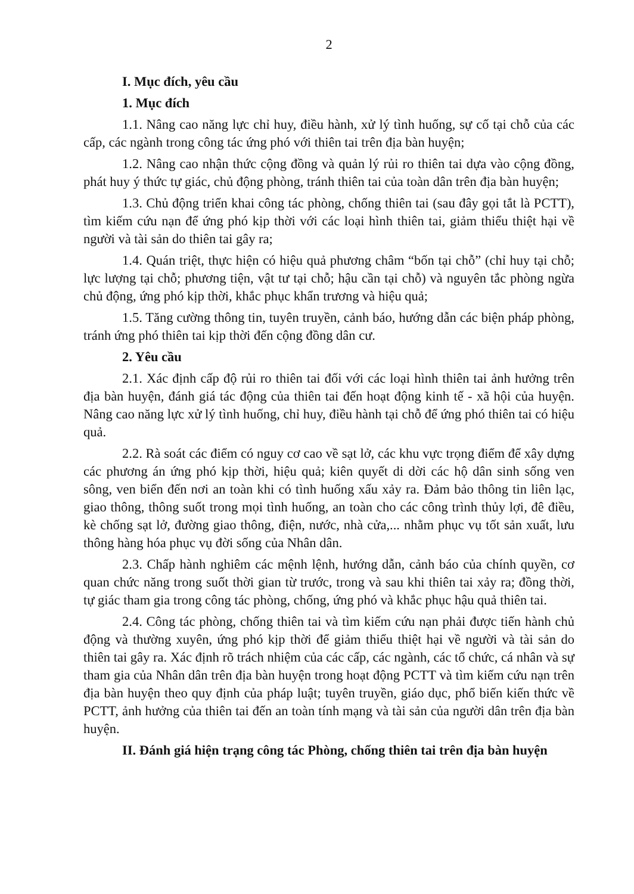2
I. Mục đích, yêu cầu
1. Mục đích
1.1. Nâng cao năng lực chỉ huy, điều hành, xử lý tình huống, sự cố tại chỗ của các cấp, các ngành trong công tác ứng phó với thiên tai trên địa bàn huyện;
1.2. Nâng cao nhận thức cộng đồng và quản lý rủi ro thiên tai dựa vào cộng đồng, phát huy ý thức tự giác, chủ động phòng, tránh thiên tai của toàn dân trên địa bàn huyện;
1.3. Chủ động triển khai công tác phòng, chống thiên tai (sau đây gọi tắt là PCTT), tìm kiếm cứu nạn để ứng phó kịp thời với các loại hình thiên tai, giảm thiểu thiệt hại về người và tài sản do thiên tai gây ra;
1.4. Quán triệt, thực hiện có hiệu quả phương châm “bốn tại chỗ” (chỉ huy tại chỗ; lực lượng tại chỗ; phương tiện, vật tư tại chỗ; hậu cần tại chỗ) và nguyên tắc phòng ngừa chủ động, ứng phó kịp thời, khắc phục khẩn trương và hiệu quả;
1.5. Tăng cường thông tin, tuyên truyền, cảnh báo, hướng dẫn các biện pháp phòng, tránh ứng phó thiên tai kịp thời đến cộng đồng dân cư.
2. Yêu cầu
2.1. Xác định cấp độ rủi ro thiên tai đối với các loại hình thiên tai ảnh hưởng trên địa bàn huyện, đánh giá tác động của thiên tai đến hoạt động kinh tế - xã hội của huyện. Nâng cao năng lực xử lý tình huống, chỉ huy, điều hành tại chỗ để ứng phó thiên tai có hiệu quả.
2.2. Rà soát các điểm có nguy cơ cao về sạt lở, các khu vực trọng điểm để xây dựng các phương án ứng phó kịp thời, hiệu quả; kiên quyết di dời các hộ dân sinh sống ven sông, ven biển đến nơi an toàn khi có tình huống xấu xảy ra. Đảm bảo thông tin liên lạc, giao thông, thông suốt trong mọi tình huống, an toàn cho các công trình thủy lợi, đê điều, kè chống sạt lở, đường giao thông, điện, nước, nhà cửa,... nhằm phục vụ tốt sản xuất, lưu thông hàng hóa phục vụ đời sống của Nhân dân.
2.3. Chấp hành nghiêm các mệnh lệnh, hướng dẫn, cảnh báo của chính quyền, cơ quan chức năng trong suốt thời gian từ trước, trong và sau khi thiên tai xảy ra; đồng thời, tự giác tham gia trong công tác phòng, chống, ứng phó và khắc phục hậu quả thiên tai.
2.4. Công tác phòng, chống thiên tai và tìm kiếm cứu nạn phải được tiến hành chủ động và thường xuyên, ứng phó kịp thời để giảm thiểu thiệt hại về người và tài sản do thiên tai gây ra. Xác định rõ trách nhiệm của các cấp, các ngành, các tổ chức, cá nhân và sự tham gia của Nhân dân trên địa bàn huyện trong hoạt động PCTT và tìm kiếm cứu nạn trên địa bàn huyện theo quy định của pháp luật; tuyên truyền, giáo dục, phổ biến kiến thức về PCTT, ảnh hưởng của thiên tai đến an toàn tính mạng và tài sản của người dân trên địa bàn huyện.
II. Đánh giá hiện trạng công tác Phòng, chống thiên tai trên địa bàn huyện